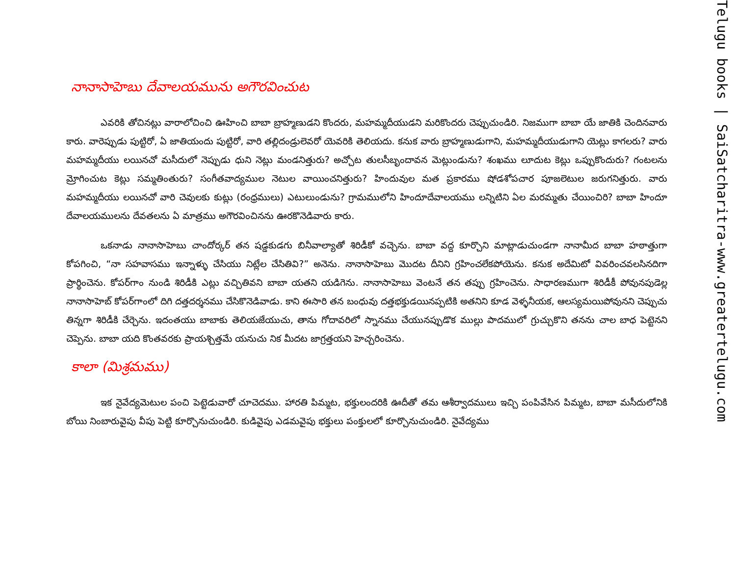నానాసాహెబు దేవాలయమును అగౌరవించుట
ఎవరికి తోచినట్లు వారాలోచించి ఊహించి బాబా బ్రాహ్మణుడని కొందరు, మహమ్మదీయుడని మరికొందరు చెప్పుచుండిరి. నిజముగా బాబా యే జాతికి చెందినవారు కారు. వారెప్పుడు పుట్టిరో, ఏ జాతియందు పుట్టిరో, వారి తల్లిదండ్రులెవరో యెవరికి తెలియదు. కనుక వారు బ్రాహ్మణుడుగాని, మహమ్మదీయుడుగాని యెట్లు కాగలరు? వారు మహమ్మదీయు లయినచో మసీదులో నెప్పుడు ధుని నెట్లు మండనిత్తురు? అచ్చోట తులసీబృందావన మెట్లుండును? శంఖము లూదుట కెట్లు ఒప్పుకొందురు? గంటలను మ్రోగించుట కెట్లు సమ్మతింతురు? సంగీతవాద్యముల నెటుల వాయించనిత్తురు? హిందువుల మత ప్రకారము షోడశోపచార పూజలెటుల జరుగనిత్తురు. వారు మహమ్మదీయు లయినచో వారి చెవులకు కుట్లు (రంధ్రములు) ఎటులుండును? గ్రామములోని హిందూదేవాలయము లన్నిటిని ఏల మరమ్మతు చేయించిరి? బాబా హిందూ దేవాలయములను దేవతలను ఏ మాత్రము అగౌరవించినను ఊరకొనెడివారు కారు.
ఒకనాడు నానాసాహెబు చాందోర్కర్ తన షడ్డకుడగు బినీవాల్యాతో శిరిడీకో వచ్చెను. బాబా వద్ద కూర్చొని మాట్లాడుచుండగా నానామీద బాబా హఠాత్తుగా కోపగించి, “నా సహవాసము ఇన్నాళ్ళు చేసియు నిట్లేల చేసితివి?” అనెను. నానాసాహెబు మొదట దీనిని గ్రహించలేకపోయెను. కనుక అదేమిటో వివరించవలసినదిగా ప్రార్థించెను. కోపర్‌గాం నుండి శిరిడీకి ఎట్లు వచ్చితివని బాబా యతని యడిగెను. నానాసాహెబు వెంటనే తన తప్పు గ్రహించెను. సాధారణముగా శిరిడీకీ పోవునపుడెల్ల నానాసాహెబ్ కోపర్‌గాంలో దిగి దత్తదర్శనము చేసికొనెడివాడు. కాని ఈసారి తన బంధువు దత్తభక్తుడయినప్పటికి అతనిని కూడ వెళ్ళనీయక, ఆలస్యమయిపోవునని చెప్పుచు తిన్నగా శిరిడీకి చేర్చెను. ఇదంతయు బాబాకు తెలియజేయుచు, తాను గోదావరిలో స్నానము చేయునప్పుడొక ముల్లు పాదములో గ్రుచ్చుకొని తనను చాల బాధ పెట్టెనని చెప్పెను. బాబా యది కొంతవరకు ప్రాయశ్చిత్తమే యనుచు నిక మీదట జాగ్రత్తయని హెచ్చరించెను.
కాలా (మిశ్రమము)
ఇక నైవేద్యమెటుల పంచి పెట్టెడువారో చూచెదము. హారతి పిమ్మట, భక్తులందరికి ఊదీతో తమ ఆశీర్వాదములు ఇచ్చి పంపివేసిన పిమ్మట, బాబా మసీదులోనికి బోయి నింబారువైపు వీపు పెట్టి కూర్చొనుచుండిరి. కుడివైపు ఎడమవైపు భక్తులు పంక్తులలో కూర్చొనుచుండిరి. నైవేద్యము
Telugu books | SaiSatcharitra-www.greatertelugu.com